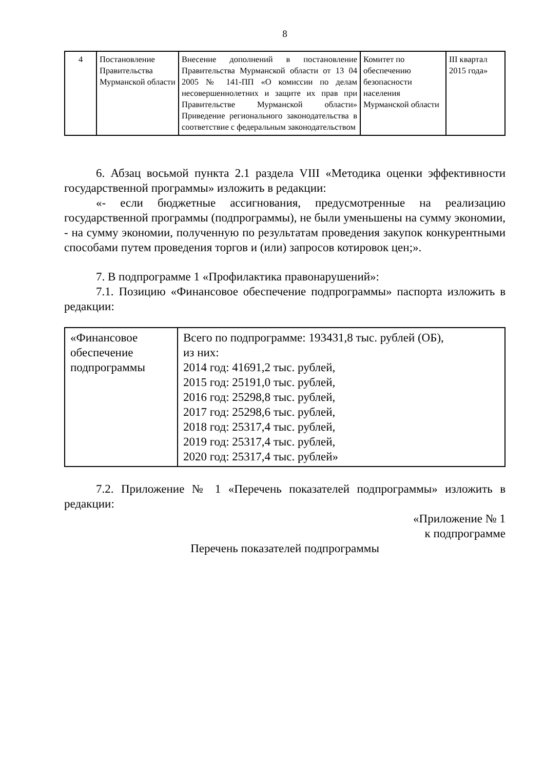8
| 4 | Постановление Правительства Мурманской области | Внесение дополнений в постановление Правительства Мурманской области от 13 04 2005 № 141-ПП «О комиссии по делам несовершеннолетних и защите их прав при Правительстве Мурманской области» Приведение регионального законодательства в соответствие с федеральным законодательством | Комитет по обеспечению безопасности населения Мурманской области | III квартал 2015 года» |
6. Абзац восьмой пункта 2.1 раздела VIII «Методика оценки эффективности государственной программы» изложить в редакции:
«- если бюджетные ассигнования, предусмотренные на реализацию государственной программы (подпрограммы), не были уменьшены на сумму экономии, - на сумму экономии, полученную по результатам проведения закупок конкурентными способами путем проведения торгов и (или) запросов котировок цен;».
7. В подпрограмме 1 «Профилактика правонарушений»:
7.1. Позицию «Финансовое обеспечение подпрограммы» паспорта изложить в редакции:
| «Финансовое обеспечение подпрограммы | Всего по подпрограмме: 193431,8 тыс. рублей (ОБ), из них: 2014 год: 41691,2 тыс. рублей, 2015 год: 25191,0 тыс. рублей, 2016 год: 25298,8 тыс. рублей, 2017 год: 25298,6 тыс. рублей, 2018 год: 25317,4 тыс. рублей, 2019 год: 25317,4 тыс. рублей, 2020 год: 25317,4 тыс. рублей» |
7.2. Приложение № 1 «Перечень показателей подпрограммы» изложить в редакции:
«Приложение № 1
к подпрограмме
Перечень показателей подпрограммы